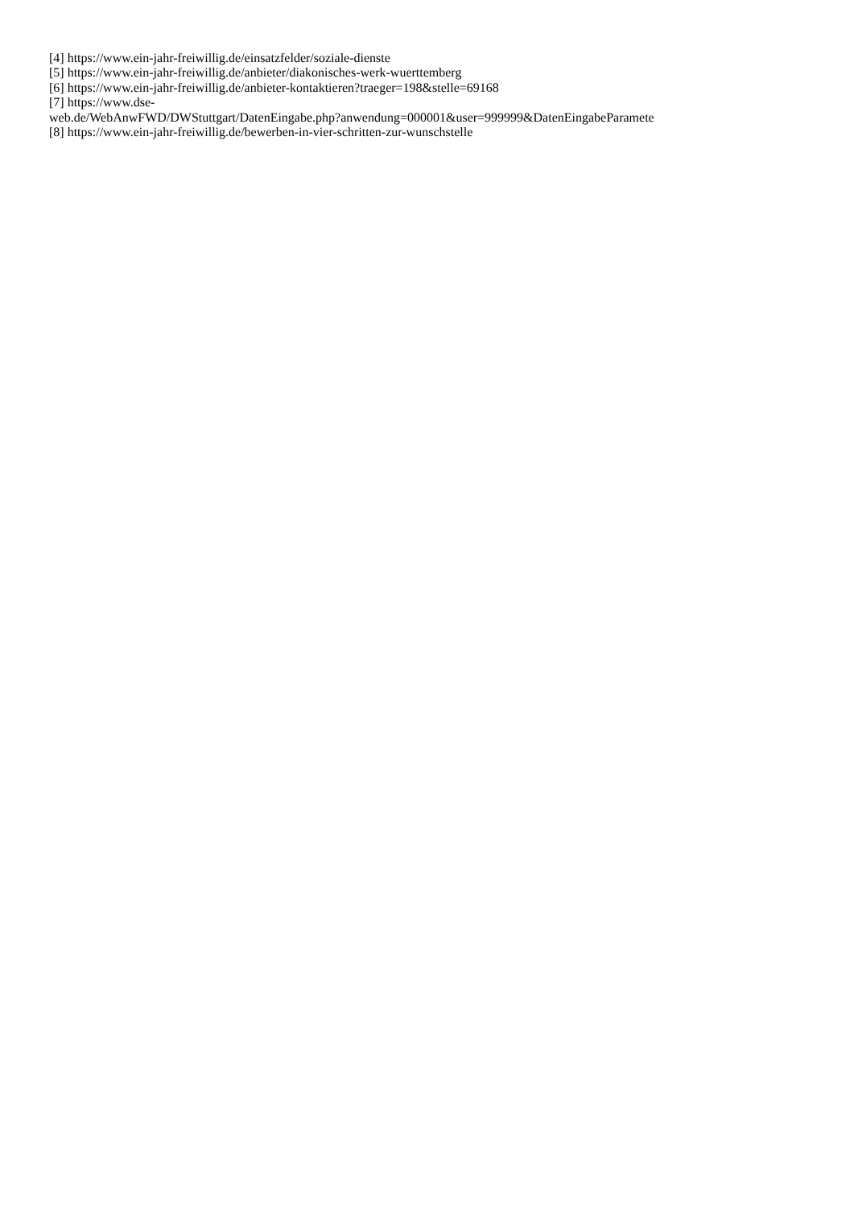[4] https://www.ein-jahr-freiwillig.de/einsatzfelder/soziale-dienste
[5] https://www.ein-jahr-freiwillig.de/anbieter/diakonisches-werk-wuerttemberg
[6] https://www.ein-jahr-freiwillig.de/anbieter-kontaktieren?traeger=198&stelle=69168
[7] https://www.dse-
web.de/WebAnwFWD/DWStuttgart/DatenEingabe.php?anwendung=000001&user=999999&DatenEingabeParamete
[8] https://www.ein-jahr-freiwillig.de/bewerben-in-vier-schritten-zur-wunschstelle